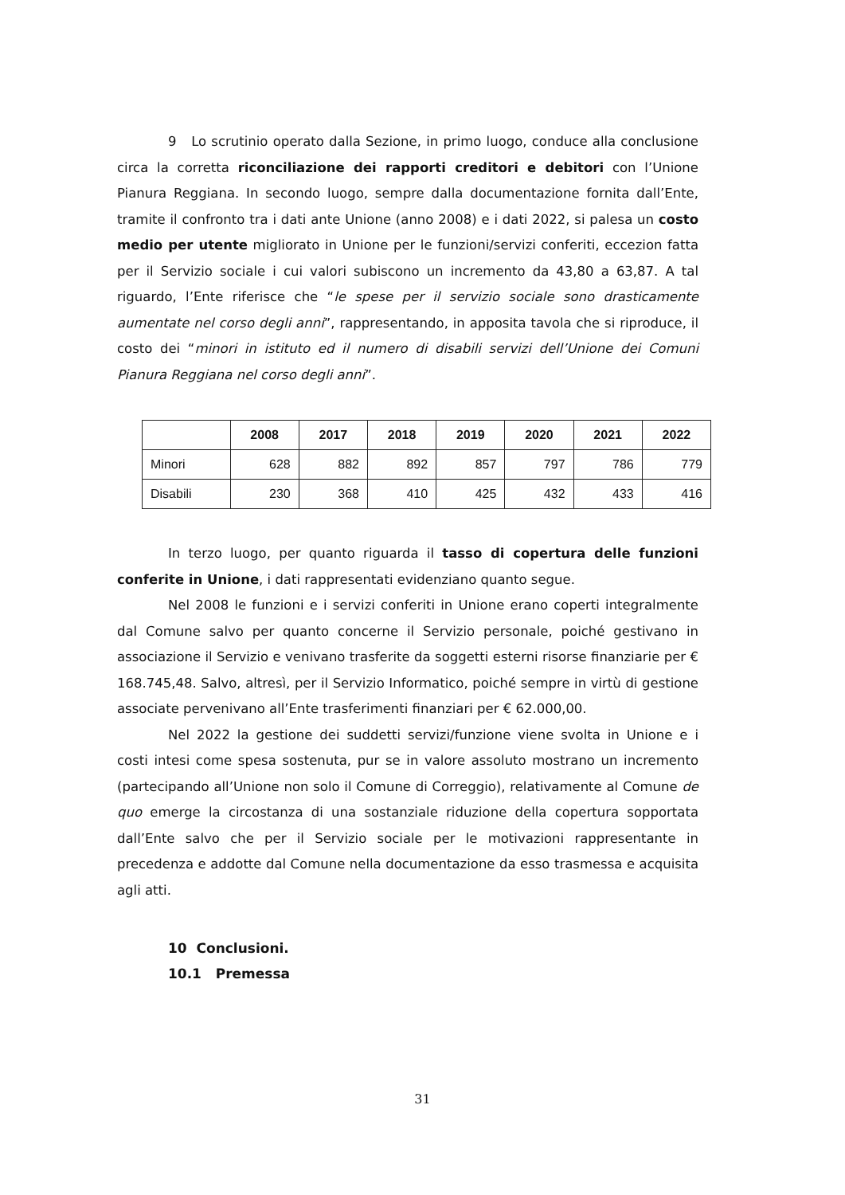9 Lo scrutinio operato dalla Sezione, in primo luogo, conduce alla conclusione circa la corretta riconciliazione dei rapporti creditori e debitori con l’Unione Pianura Reggiana. In secondo luogo, sempre dalla documentazione fornita dall’Ente, tramite il confronto tra i dati ante Unione (anno 2008) e i dati 2022, si palesa un costo medio per utente migliorato in Unione per le funzioni/servizi conferiti, eccezion fatta per il Servizio sociale i cui valori subiscono un incremento da 43,80 a 63,87. A tal riguardo, l’Ente riferisce che “le spese per il servizio sociale sono drasticamente aumentate nel corso degli anni”, rappresentando, in apposita tavola che si riproduce, il costo dei “minori in istituto ed il numero di disabili servizi dell’Unione dei Comuni Pianura Reggiana nel corso degli anni”.
| | 2008 | 2017 | 2018 | 2019 | 2020 | 2021 | 2022 |
| --- | --- | --- | --- | --- | --- | --- | --- |
| Minori | 628 | 882 | 892 | 857 | 797 | 786 | 779 |
| Disabili | 230 | 368 | 410 | 425 | 432 | 433 | 416 |
In terzo luogo, per quanto riguarda il tasso di copertura delle funzioni conferite in Unione, i dati rappresentati evidenziano quanto segue.
Nel 2008 le funzioni e i servizi conferiti in Unione erano coperti integralmente dal Comune salvo per quanto concerne il Servizio personale, poiché gestivano in associazione il Servizio e venivano trasferite da soggetti esterni risorse finanziarie per € 168.745,48. Salvo, altresì, per il Servizio Informatico, poiché sempre in virtù di gestione associate pervenivano all’Ente trasferimenti finanziari per € 62.000,00.
Nel 2022 la gestione dei suddetti servizi/funzione viene svolta in Unione e i costi intesi come spesa sostenuta, pur se in valore assoluto mostrano un incremento (partecipando all’Unione non solo il Comune di Correggio), relativamente al Comune de quo emerge la circostanza di una sostanziale riduzione della copertura sopportata dall’Ente salvo che per il Servizio sociale per le motivazioni rappresentante in precedenza e addotte dal Comune nella documentazione da esso trasmessa e acquisita agli atti.
10 Conclusioni.
10.1 Premessa
31